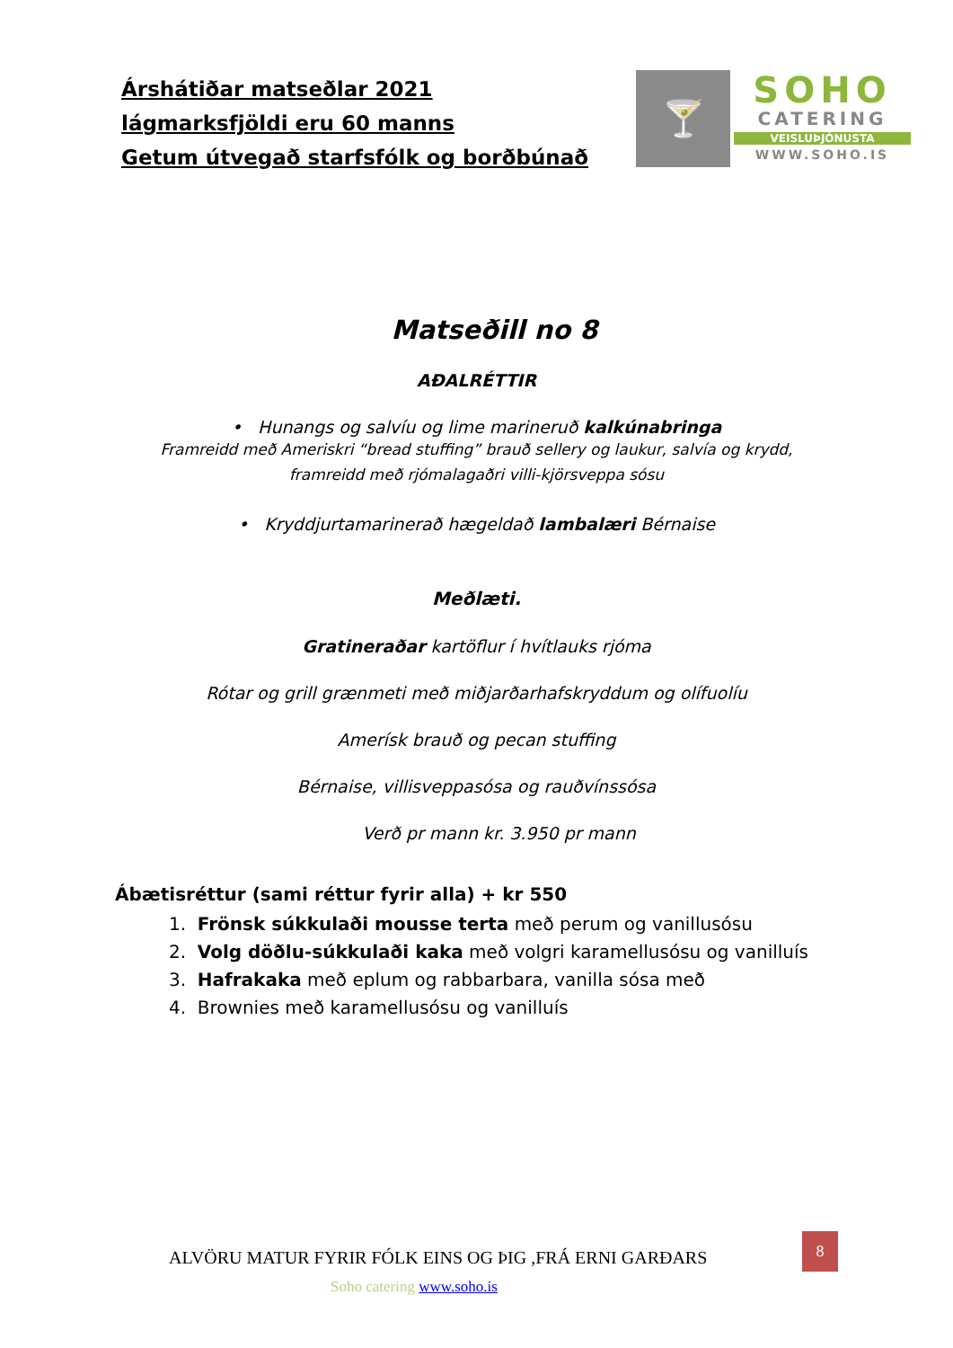Árshátiðar matseðlar 2021
lágmarksfjöldi eru 60 manns
Getum útvegað starfsfólk og borðbúnað
🍸
SOHO
CATERING
VEISLUÞJÓNUSTA
WWW.SOHO.IS
Matseðill no 8
AÐALRÉTTIR
• Hunangs og salvíu og lime marineruð kalkúnabringa
Framreidd með Ameriskri “bread stuffing” brauð sellery og laukur, salvía og krydd,
framreidd með rjómalagaðri villi-kjörsveppa sósu
• Kryddjurtamarinerað hægeldað lambalæri Bérnaise
Meðlæti.
Gratineraðar kartöflur í hvítlauks rjóma
Rótar og grill grænmeti með miðjarðarhafskryddum og olífuolíu
Amerísk brauð og pecan stuffing
Bérnaise, villisveppasósa og rauðvínssósa
Verð pr mann kr. 3.950 pr mann
Ábætisréttur (sami réttur fyrir alla) + kr 550
1. Frönsk súkkulaði mousse terta með perum og vanillusósu
2. Volg döðlu-súkkulaði kaka með volgri karamellusósu og vanilluís
3. Hafrakaka með eplum og rabbarbara, vanilla sósa með
4. Brownies með karamellusósu og vanilluís
ALVÖRU MATUR FYRIR FÓLK EINS OG ÞIG ,FRÁ ERNI GARÐARS
8
Soho catering www.soho.is